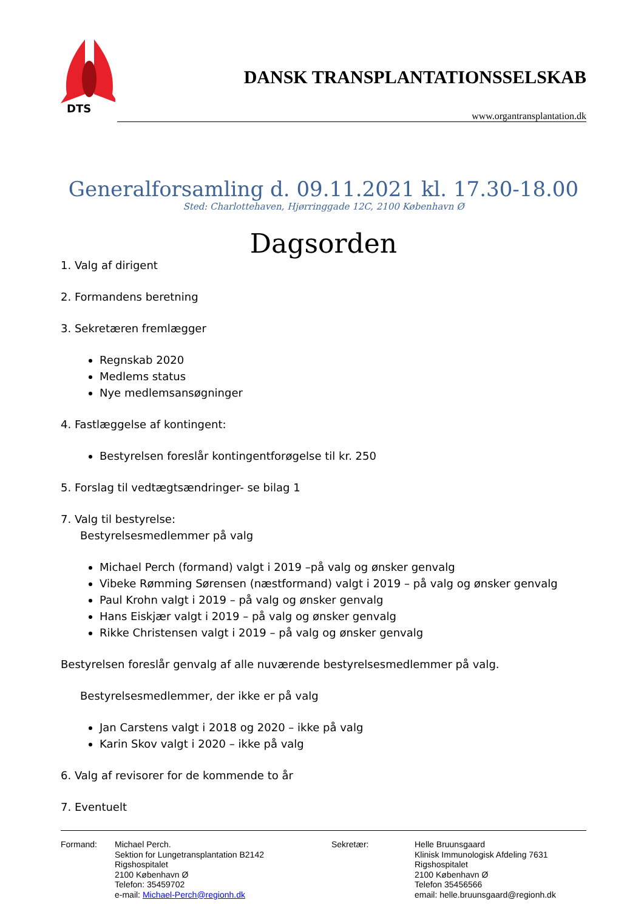DTS
DANSK TRANSPLANTATIONSSELSKAB
www.organtransplantation.dk
Generalforsamling d. 09.11.2021 kl. 17.30-18.00
Sted: Charlottehaven, Hjørringgade 12C, 2100 København Ø
Dagsorden
1. Valg af dirigent
2. Formandens beretning
3. Sekretæren fremlægger
Regnskab 2020
Medlems status
Nye medlemsansøgninger
4. Fastlæggelse af kontingent:
Bestyrelsen foreslår kontingentforøgelse til kr. 250
5. Forslag til vedtægtsændringer- se bilag 1
7. Valg til bestyrelse:
Bestyrelsesmedlemmer på valg
Michael Perch (formand) valgt i 2019 –på valg og ønsker genvalg
Vibeke Rømming Sørensen (næstformand) valgt i 2019 – på valg og ønsker genvalg
Paul Krohn valgt i 2019 – på valg og ønsker genvalg
Hans Eiskjær valgt i 2019 – på valg og ønsker genvalg
Rikke Christensen valgt i 2019 – på valg og ønsker genvalg
Bestyrelsen foreslår genvalg af alle nuværende bestyrelsesmedlemmer på valg.
Bestyrelsesmedlemmer, der ikke er på valg
Jan Carstens valgt i 2018 og 2020 – ikke på valg
Karin Skov valgt i 2020 – ikke på valg
6. Valg af revisorer for de kommende to år
7. Eventuelt
Formand: Michael Perch.
Sektion for Lungetransplantation B2142
Rigshospitalet
2100 København Ø
Telefon: 35459702
e-mail: Michael-Perch@regionh.dk
Sekretær: Helle Bruunsgaard
Klinisk Immunologisk Afdeling 7631
Rigshospitalet
2100 København Ø
Telefon 35456566
email: helle.bruunsgaard@regionh.dk